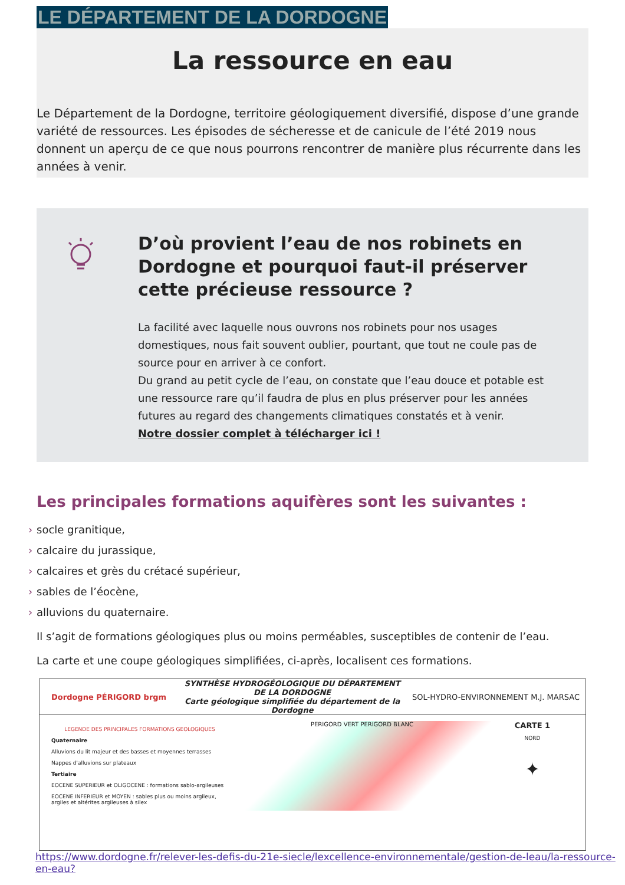LE DÉPARTEMENT DE LA DORDOGNE
La ressource en eau
Le Département de la Dordogne, territoire géologiquement diversifié, dispose d’une grande variété de ressources. Les épisodes de sécheresse et de canicule de l’été 2019 nous donnent un aperçu de ce que nous pourrons rencontrer de manière plus récurrente dans les années à venir.
D’où provient l’eau de nos robinets en Dordogne et pourquoi faut-il préserver cette précieuse ressource ?
La facilité avec laquelle nous ouvrons nos robinets pour nos usages domestiques, nous fait souvent oublier, pourtant, que tout ne coule pas de source pour en arriver à ce confort.
Du grand au petit cycle de l’eau, on constate que l’eau douce et potable est une ressource rare qu’il faudra de plus en plus préserver pour les années futures au regard des changements climatiques constatés et à venir.
Notre dossier complet à télécharger ici !
Les principales formations aquifères sont les suivantes :
› socle granitique,
› calcaire du jurassique,
› calcaires et grès du crétacé supérieur,
› sables de l’éocène,
› alluvions du quaternaire.
Il s’agit de formations géologiques plus ou moins perméables, susceptibles de contenir de l’eau.
La carte et une coupe géologiques simplifiées, ci-après, localisent ces formations.
Dordogne PÉRIGORD brgm SYNTHÈSE HYDROGÉOLOGIQUE DU DÉPARTEMENT DE LA DORDOGNE
Carte géologique simplifiée du département de la Dordogne SOL-HYDRO-ENVIRONNEMENT M.J. MARSAC
LEGENDE DES PRINCIPALES FORMATIONS GEOLOGIQUES
Quaternaire
Alluvions du lit majeur et des basses et moyennes terrasses
Nappes d'alluvions sur plateaux
Tertiaire
EOCENE SUPERIEUR et OLIGOCENE : formations sablo-argileuses
EOCENE INFERIEUR et MOYEN : sables plus ou moins argileux, argiles et altérites argileuses à silex
PERIGORD VERT PERIGORD BLANC
CARTE 1
NORD
✦
https://www.dordogne.fr/relever-les-defis-du-21e-siecle/lexcellence-environnementale/gestion-de-leau/la-ressource-en-eau?